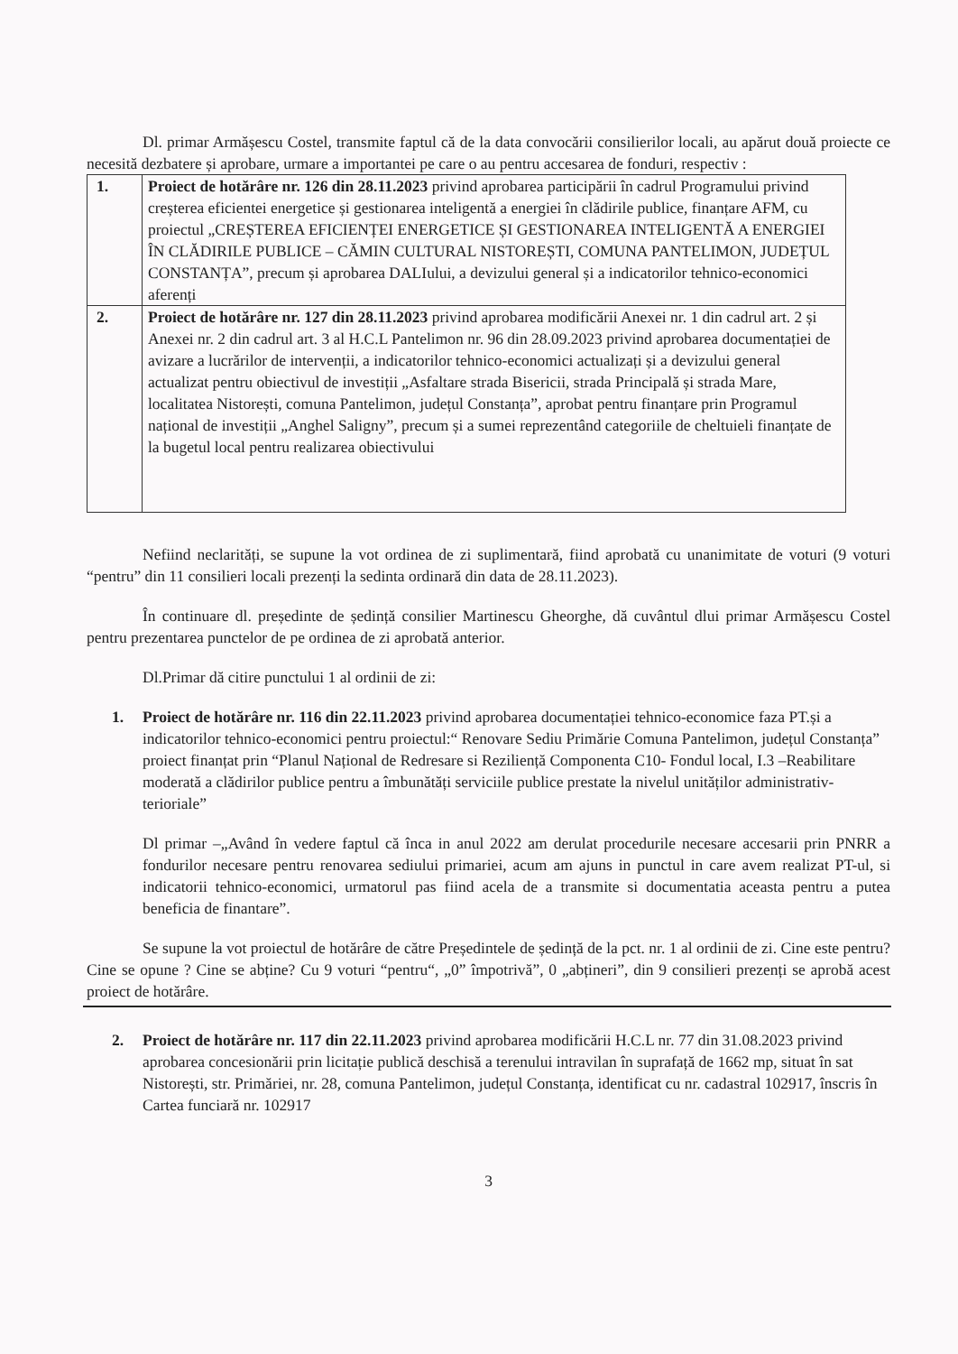Dl. primar Armășescu Costel, transmite faptul că de la data convocării consilierilor locali, au apărut două proiecte ce necesită dezbatere și aprobare, urmare a importantei pe care o au pentru accesarea de fonduri, respectiv :
| 1. | Proiect de hotărâre nr. 126 din 28.11.2023 privind aprobarea participării în cadrul Programului privind creșterea eficientei energetice și gestionarea inteligentă a energiei în clădirile publice, finanțare AFM, cu proiectul „CREȘTEREA EFICIENȚEI ENERGETICE ȘI GESTIONAREA INTELIGENTĂ A ENERGIEI ÎN CLĂDIRILE PUBLICE – CĂMIN CULTURAL NISTOREȘTI, COMUNA PANTELIMON, JUDEȚUL CONSTANȚA”, precum și aprobarea DALIului, a devizului general și a indicatorilor tehnico-economici aferenți |
| 2. | Proiect de hotărâre nr. 127 din 28.11.2023 privind aprobarea modificării Anexei nr. 1 din cadrul art. 2 și Anexei nr. 2 din cadrul art. 3 al H.C.L Pantelimon nr. 96 din 28.09.2023 privind aprobarea documentației de avizare a lucrărilor de intervenții, a indicatorilor tehnico-economici actualizați și a devizului general actualizat pentru obiectivul de investiții „Asfaltare strada Bisericii, strada Principală și strada Mare, localitatea Nistorești, comuna Pantelimon, județul Constanța”, aprobat pentru finanțare prin Programul național de investiții „Anghel Saligny”, precum și a sumei reprezentând categoriile de cheltuieli finanțate de la bugetul local pentru realizarea obiectivului |
Nefiind neclarități, se supune la vot ordinea de zi suplimentară, fiind aprobată cu unanimitate de voturi (9 voturi “pentru” din 11 consilieri locali prezenți la sedinta ordinară din data de 28.11.2023).
În continuare dl. președinte de ședință consilier Martinescu Gheorghe, dă cuvântul dlui primar Armășescu Costel pentru prezentarea punctelor de pe ordinea de zi aprobată anterior.
Dl.Primar dă citire punctului 1 al ordinii de zi:
1. Proiect de hotărâre nr. 116 din 22.11.2023 privind aprobarea documentației tehnico-economice faza PT.și a indicatorilor tehnico-economici pentru proiectul:“ Renovare Sediu Primărie Comuna Pantelimon, județul Constanța” proiect finanțat prin “Planul Național de Redresare si Reziliență Componenta C10- Fondul local, I.3 –Reabilitare moderată a clădirilor publice pentru a îmbunătăți serviciile publice prestate la nivelul unităților administrativ-terioriale”
Dl primar –„Având în vedere faptul că înca in anul 2022 am derulat procedurile necesare accesarii prin PNRR a fondurilor necesare pentru renovarea sediului primariei, acum am ajuns in punctul in care avem realizat PT-ul, si indicatorii tehnico-economici, urmatorul pas fiind acela de a transmite si documentatia aceasta pentru a putea beneficia de finantare”.
Se supune la vot proiectul de hotărâre de către Președintele de ședință de la pct. nr. 1 al ordinii de zi. Cine este pentru? Cine se opune ? Cine se abține? Cu 9 voturi “pentru“, „0” împotrivă”, 0 „abțineri”, din 9 consilieri prezenți se aprobă acest proiect de hotărâre.
2. Proiect de hotărâre nr. 117 din 22.11.2023 privind aprobarea modificării H.C.L nr. 77 din 31.08.2023 privind aprobarea concesionării prin licitație publică deschisă a terenului intravilan în suprafață de 1662 mp, situat în sat Nistorești, str. Primăriei, nr. 28, comuna Pantelimon, județul Constanța, identificat cu nr. cadastral 102917, înscris în Cartea funciară nr. 102917
3